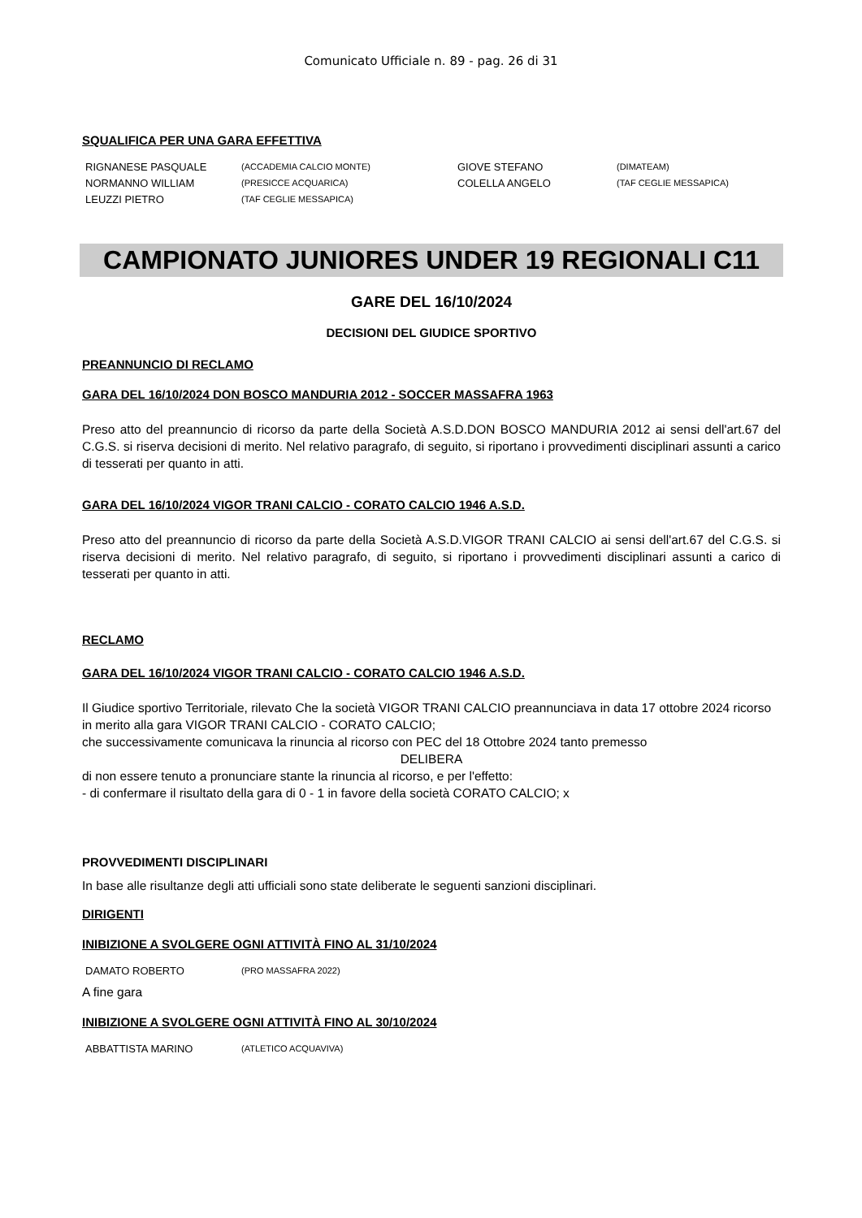Comunicato Ufficiale n. 89 - pag. 26 di 31
SQUALIFICA PER UNA GARA EFFETTIVA
| RIGNANESE PASQUALE | (ACCADEMIA CALCIO MONTE) | GIOVE STEFANO | (DIMATEAM) |
| NORMANNO WILLIAM | (PRESICCE ACQUARICA) | COLELLA ANGELO | (TAF CEGLIE MESSAPICA) |
| LEUZZI PIETRO | (TAF CEGLIE MESSAPICA) | | |
CAMPIONATO JUNIORES UNDER 19 REGIONALI C11
GARE DEL 16/10/2024
DECISIONI DEL GIUDICE SPORTIVO
PREANNUNCIO DI RECLAMO
GARA DEL 16/10/2024 DON BOSCO MANDURIA 2012 - SOCCER MASSAFRA 1963
Preso atto del preannuncio di ricorso da parte della Società A.S.D.DON BOSCO MANDURIA 2012 ai sensi dell'art.67 del C.G.S. si riserva decisioni di merito. Nel relativo paragrafo, di seguito, si riportano i provvedimenti disciplinari assunti a carico di tesserati per quanto in atti.
GARA DEL 16/10/2024 VIGOR TRANI CALCIO - CORATO CALCIO 1946 A.S.D.
Preso atto del preannuncio di ricorso da parte della Società A.S.D.VIGOR TRANI CALCIO ai sensi dell'art.67 del C.G.S. si riserva decisioni di merito. Nel relativo paragrafo, di seguito, si riportano i provvedimenti disciplinari assunti a carico di tesserati per quanto in atti.
RECLAMO
GARA DEL 16/10/2024 VIGOR TRANI CALCIO - CORATO CALCIO 1946 A.S.D.
Il Giudice sportivo Territoriale, rilevato Che la società VIGOR TRANI CALCIO preannunciava in data 17 ottobre 2024 ricorso in merito alla gara VIGOR TRANI CALCIO - CORATO CALCIO;
che successivamente comunicava la rinuncia al ricorso con PEC del 18 Ottobre 2024 tanto premesso
DELIBERA
di non essere tenuto a pronunciare stante la rinuncia al ricorso, e per l'effetto:
- di confermare il risultato della gara di 0 - 1 in favore della società CORATO CALCIO; x
PROVVEDIMENTI DISCIPLINARI
In base alle risultanze degli atti ufficiali sono state deliberate le seguenti sanzioni disciplinari.
DIRIGENTI
INIBIZIONE A SVOLGERE OGNI ATTIVITÀ FINO AL 31/10/2024
| DAMATO ROBERTO | (PRO MASSAFRA 2022) |
A fine gara
INIBIZIONE A SVOLGERE OGNI ATTIVITÀ FINO AL 30/10/2024
| ABBATTISTA MARINO | (ATLETICO ACQUAVIVA) |